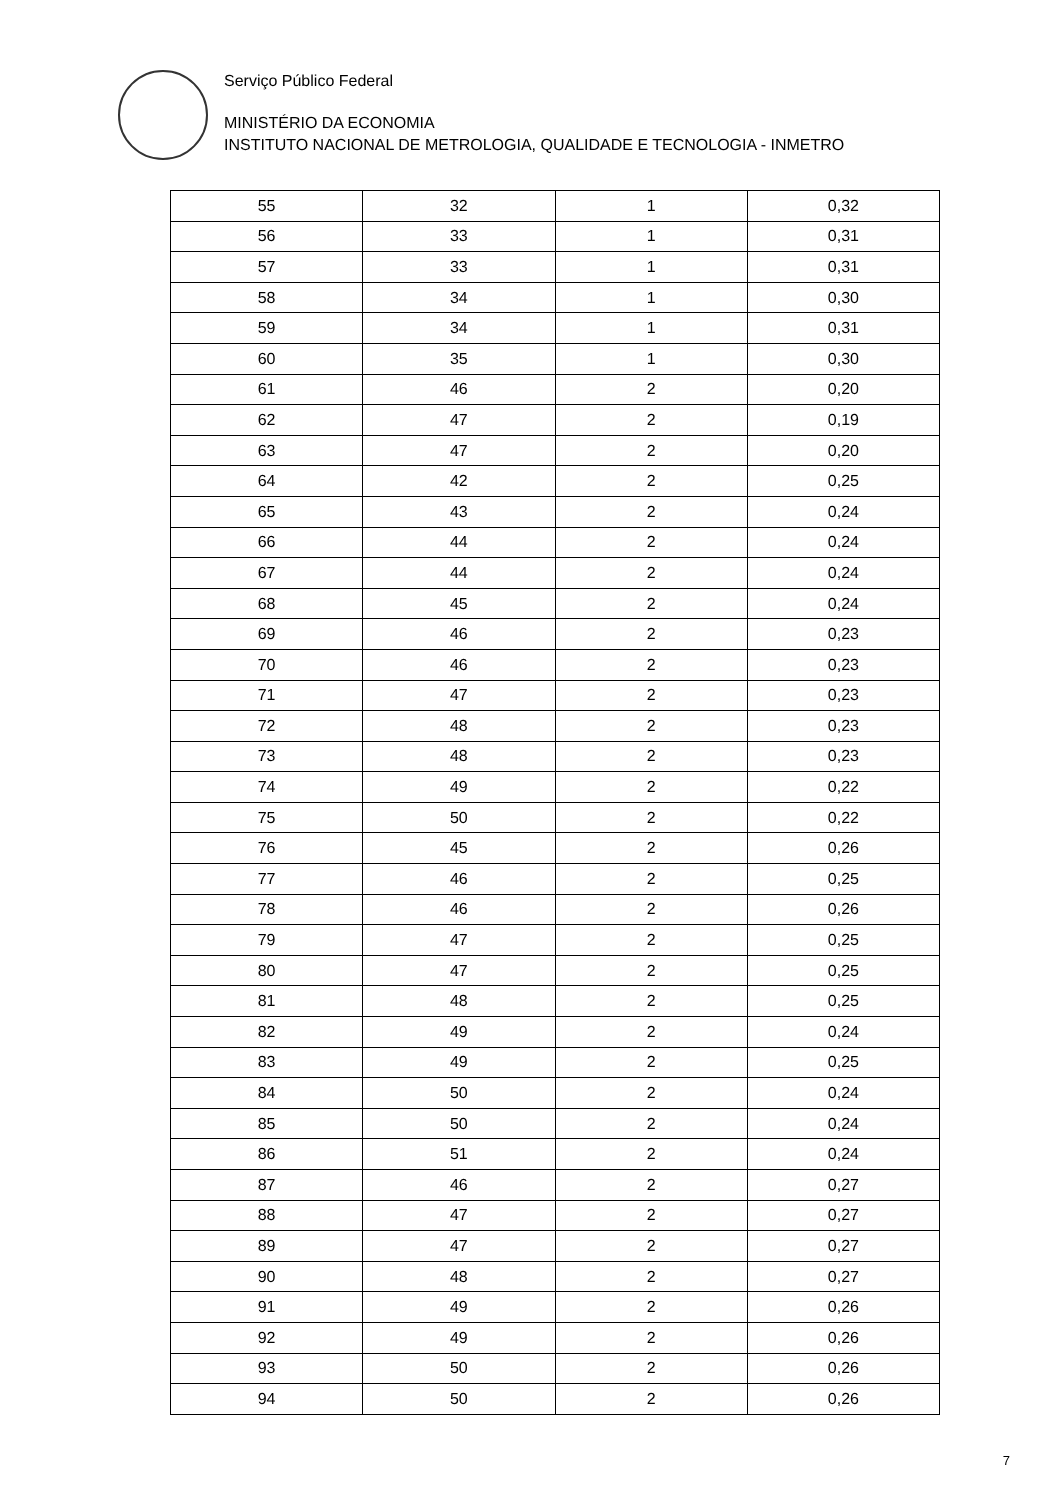Serviço Público Federal
MINISTÉRIO DA ECONOMIA
INSTITUTO NACIONAL DE METROLOGIA, QUALIDADE E TECNOLOGIA - INMETRO
| 55 | 32 | 1 | 0,32 |
| 56 | 33 | 1 | 0,31 |
| 57 | 33 | 1 | 0,31 |
| 58 | 34 | 1 | 0,30 |
| 59 | 34 | 1 | 0,31 |
| 60 | 35 | 1 | 0,30 |
| 61 | 46 | 2 | 0,20 |
| 62 | 47 | 2 | 0,19 |
| 63 | 47 | 2 | 0,20 |
| 64 | 42 | 2 | 0,25 |
| 65 | 43 | 2 | 0,24 |
| 66 | 44 | 2 | 0,24 |
| 67 | 44 | 2 | 0,24 |
| 68 | 45 | 2 | 0,24 |
| 69 | 46 | 2 | 0,23 |
| 70 | 46 | 2 | 0,23 |
| 71 | 47 | 2 | 0,23 |
| 72 | 48 | 2 | 0,23 |
| 73 | 48 | 2 | 0,23 |
| 74 | 49 | 2 | 0,22 |
| 75 | 50 | 2 | 0,22 |
| 76 | 45 | 2 | 0,26 |
| 77 | 46 | 2 | 0,25 |
| 78 | 46 | 2 | 0,26 |
| 79 | 47 | 2 | 0,25 |
| 80 | 47 | 2 | 0,25 |
| 81 | 48 | 2 | 0,25 |
| 82 | 49 | 2 | 0,24 |
| 83 | 49 | 2 | 0,25 |
| 84 | 50 | 2 | 0,24 |
| 85 | 50 | 2 | 0,24 |
| 86 | 51 | 2 | 0,24 |
| 87 | 46 | 2 | 0,27 |
| 88 | 47 | 2 | 0,27 |
| 89 | 47 | 2 | 0,27 |
| 90 | 48 | 2 | 0,27 |
| 91 | 49 | 2 | 0,26 |
| 92 | 49 | 2 | 0,26 |
| 93 | 50 | 2 | 0,26 |
| 94 | 50 | 2 | 0,26 |
7